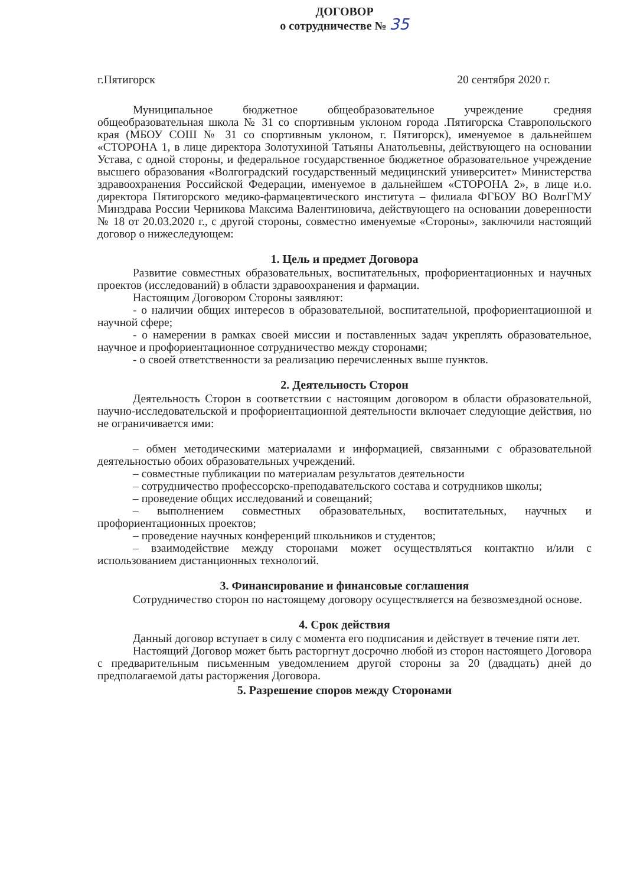ДОГОВОР
о сотрудничестве № 35
г.Пятигорск 20 сентября 2020 г.
Муниципальное бюджетное общеобразовательное учреждение средняя общеобразовательная школа № 31 со спортивным уклоном города .Пятигорска Ставропольского края (МБОУ СОШ № 31 со спортивным уклоном, г. Пятигорск), именуемое в дальнейшем «СТОРОНА 1, в лице директора Золотухиной Татьяны Анатольевны, действующего на основании Устава, с одной стороны, и федеральное государственное бюджетное образовательное учреждение высшего образования «Волгоградский государственный медицинский университет» Министерства здравоохранения Российской Федерации, именуемое в дальнейшем «СТОРОНА 2», в лице и.о. директора Пятигорского медико-фармацевтического института – филиала ФГБОУ ВО ВолгГМУ Минздрава России Черникова Максима Валентиновича, действующего на основании доверенности № 18 от 20.03.2020 г., с другой стороны, совместно именуемые «Стороны», заключили настоящий договор о нижеследующем:
1. Цель и предмет Договора
Развитие совместных образовательных, воспитательных, профориентационных и научных проектов (исследований) в области здравоохранения и фармации.
Настоящим Договором Стороны заявляют:
- о наличии общих интересов в образовательной, воспитательной, профориентационной и научной сфере;
- о намерении в рамках своей миссии и поставленных задач укреплять образовательное, научное и профориентационное сотрудничество между сторонами;
- о своей ответственности за реализацию перечисленных выше пунктов.
2. Деятельность Сторон
Деятельность Сторон в соответствии с настоящим договором в области образовательной, научно-исследовательской и профориентационной деятельности включает следующие действия, но не ограничивается ими:
– обмен методическими материалами и информацией, связанными с образовательной деятельностью обоих образовательных учреждений.
– совместные публикации по материалам результатов деятельности
– сотрудничество профессорско-преподавательского состава и сотрудников школы;
– проведение общих исследований и совещаний;
– выполнением совместных образовательных, воспитательных, научных и профориентационных проектов;
– проведение научных конференций школьников и студентов;
– взаимодействие между сторонами может осуществляться контактно и/или с использованием дистанционных технологий.
3. Финансирование и финансовые соглашения
Сотрудничество сторон по настоящему договору осуществляется на безвозмездной основе.
4. Срок действия
Данный договор вступает в силу с момента его подписания и действует в течение пяти лет.
Настоящий Договор может быть расторгнут досрочно любой из сторон настоящего Договора с предварительным письменным уведомлением другой стороны за 20 (двадцать) дней до предполагаемой даты расторжения Договора.
5. Разрешение споров между Сторонами